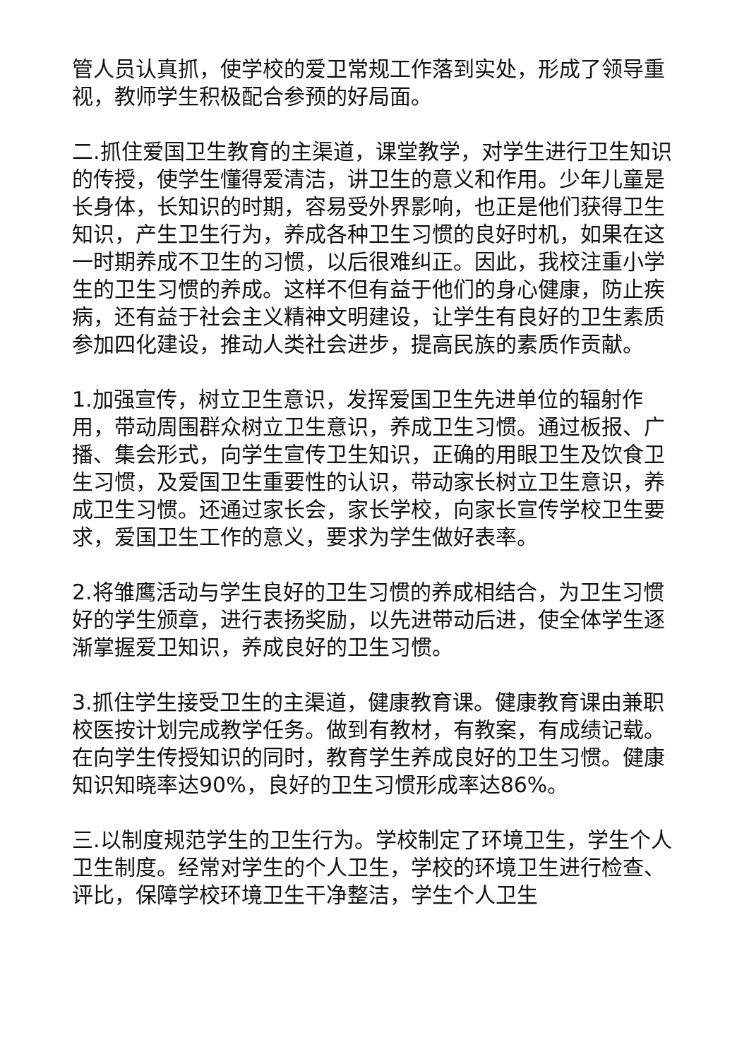管人员认真抓，使学校的爱卫常规工作落到实处，形成了领导重视，教师学生积极配合参预的好局面。
二.抓住爱国卫生教育的主渠道，课堂教学，对学生进行卫生知识的传授，使学生懂得爱清洁，讲卫生的意义和作用。少年儿童是长身体，长知识的时期，容易受外界影响，也正是他们获得卫生知识，产生卫生行为，养成各种卫生习惯的良好时机，如果在这一时期养成不卫生的习惯，以后很难纠正。因此，我校注重小学生的卫生习惯的养成。这样不但有益于他们的身心健康，防止疾病，还有益于社会主义精神文明建设，让学生有良好的卫生素质参加四化建设，推动人类社会进步，提高民族的素质作贡献。
1.加强宣传，树立卫生意识，发挥爱国卫生先进单位的辐射作用，带动周围群众树立卫生意识，养成卫生习惯。通过板报、广播、集会形式，向学生宣传卫生知识，正确的用眼卫生及饮食卫生习惯，及爱国卫生重要性的认识，带动家长树立卫生意识，养成卫生习惯。还通过家长会，家长学校，向家长宣传学校卫生要求，爱国卫生工作的意义，要求为学生做好表率。
2.将雏鹰活动与学生良好的卫生习惯的养成相结合，为卫生习惯好的学生颁章，进行表扬奖励，以先进带动后进，使全体学生逐渐掌握爱卫知识，养成良好的卫生习惯。
3.抓住学生接受卫生的主渠道，健康教育课。健康教育课由兼职校医按计划完成教学任务。做到有教材，有教案，有成绩记载。在向学生传授知识的同时，教育学生养成良好的卫生习惯。健康知识知晓率达90%，良好的卫生习惯形成率达86%。
三.以制度规范学生的卫生行为。学校制定了环境卫生，学生个人卫生制度。经常对学生的个人卫生，学校的环境卫生进行检查、评比，保障学校环境卫生干净整洁，学生个人卫生